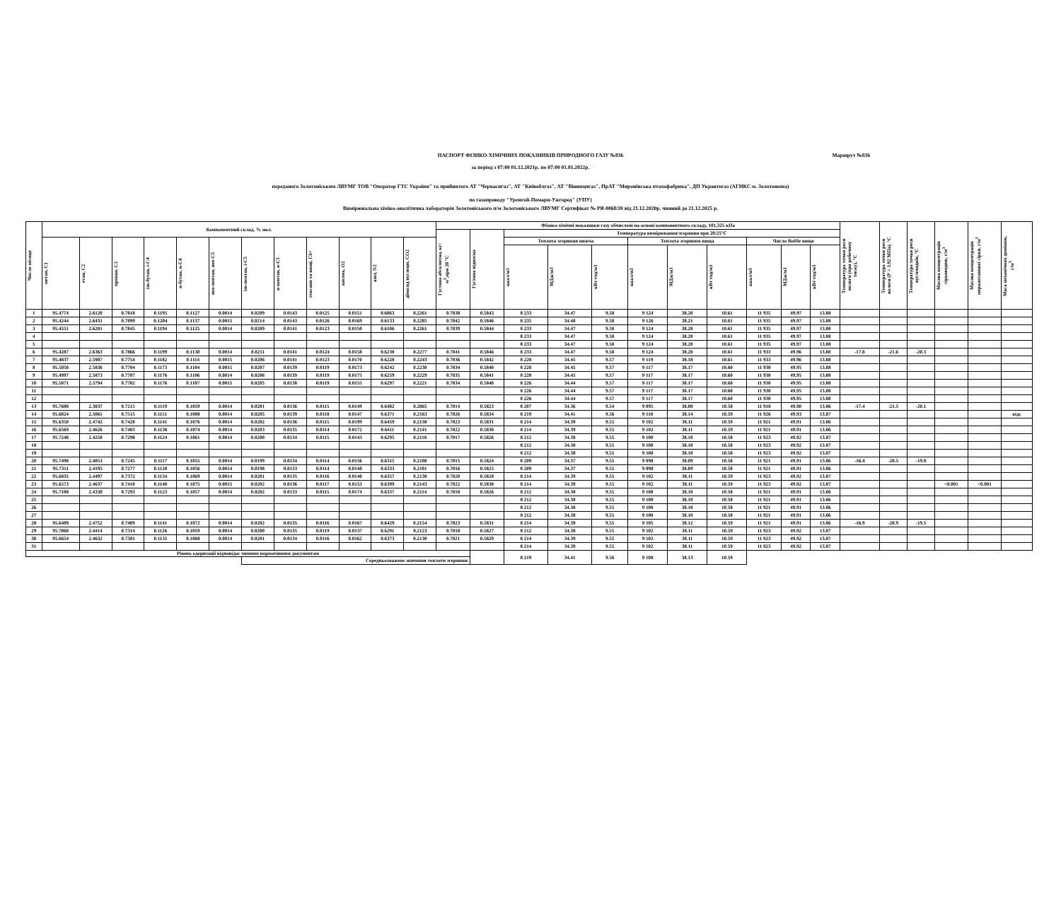ПАСПОРТ ФІЗИКО-ХІМІЧНИХ ПОКАЗНИКІВ ПРИРОДНОГО ГАЗУ №836 Маршрут №836
за період з 07:00 01.12.2021р. по 07:00 01.01.2022р.
переданого Золотоніським ЛВУМГ ТОВ "Оператор ГТС України" та прийнятого АТ "Черкасигаз", АТ "Київоблгаз", АТ "Вінницягаз", ПрАТ "Миронівська птахофабрика", ДП Укравтогаз (АГНКС м. Золотоноша)
по газопроводу "Уренгой-Помари-Ужгород" (УПУ)
Вимірювальна хіміко-аналітична лабораторія Золотоніського п/м Золотоніського ЛВУМГ Сертифікат № РЯ-0068/20 від 21.12.2020р. чинний до 21.12.2025 р.
| Число місяця | Компонентний склад, % мол. | | | | | | | | | | | | Фізико-хімічні показники газу обчислені на основі компонентного складу, 101,325 кПа | | | | | | | | | | | Температура точки роси вологи (при робочому тиску), °С | Температура точки роси вологи (Р = 3.92 МПа), °С | Температура точки роси вуглеводнів, °С | Масова концентрація сірководню, г/м<sup>3</sup> | Масова концентрація меркаптанової сірки, г/м<sup>3</sup> | Маса механічних домішок, г/м<sup>3</sup> |
| --- | --- | --- | --- | --- | --- | --- | --- | --- | --- | --- | --- | --- | --- | --- | --- | --- | --- | --- | --- | --- | --- | --- | --- | --- | --- | --- | --- | --- | --- |
| | | | | | | | | | | | | | Густина абсолютна, кг/м<sup>3</sup>,при 20 °С | Густина відносна | Температура вимірювання/згоряння при 20/25°С | | | | | | | | | | | | | | |
| | метан, С1 | етан, С2 | пропан, С3 | ізо-бутан, і-С4 | н-бутан, н-С4 | нео-пентан, нео-С5 | ізо-пентан, і-С5 | н-пентан, н-С5 | гексани та вищі, С6+ | кисень, О2 | азот, N2 | діоксид вуглецю, СО2 | | | Теплота згоряння нижча | | | Теплота згоряння вища | | | Число Воббе вище | | | | | | | | |
| | | | | | | | | | | | | | | | ккал/м3 | МДж/м3 | кВт·год/м3 | ккал/м3 | МДж/м3 | кВт·год/м3 | ккал/м3 | МДж/м3 | кВт·год/м3 | | | | | | |
| 1 | 95.4774 | 2.6120 | 0.7818 | 0.1195 | 0.1127 | 0.0014 | 0.0209 | 0.0143 | 0.0125 | 0.0151 | 0.6063 | 0.2261 | 0.7038 | 0.5843 | 8 233 | 34.47 | 9.58 | 9 124 | 38.20 | 10.61 | 11 935 | 49.97 | 13.88 | | | | | | |
| 2 | 95.4244 | 2.6431 | 0.7899 | 0.1204 | 0.1137 | 0.0015 | 0.0214 | 0.0143 | 0.0126 | 0.0169 | 0.6133 | 0.2285 | 0.7042 | 0.5846 | 8 235 | 34.48 | 9.58 | 9 126 | 38.21 | 10.61 | 11 935 | 49.97 | 13.88 | | | | | | |
| 3 | 95.4551 | 2.6281 | 0.7845 | 0.1194 | 0.1125 | 0.0014 | 0.0209 | 0.0141 | 0.0123 | 0.0150 | 0.6106 | 0.2261 | 0.7039 | 0.5844 | 8 233 | 34.47 | 9.58 | 9 124 | 38.20 | 10.61 | 11 935 | 49.97 | 13.88 | | | | | | |
| 4 | | | | | | | | | | | | | | | 8 233 | 34.47 | 9.58 | 9 124 | 38.20 | 10.61 | 11 935 | 49.97 | 13.88 | | | | | | |
| 5 | | | | | | | | | | | | | | | 8 233 | 34.47 | 9.58 | 9 124 | 38.20 | 10.61 | 11 935 | 49.97 | 13.88 | | | | | | |
| 6 | 95.4287 | 2.6363 | 0.7866 | 0.1199 | 0.1130 | 0.0014 | 0.0211 | 0.0141 | 0.0124 | 0.0158 | 0.6230 | 0.2277 | 0.7041 | 0.5846 | 8 233 | 34.47 | 9.58 | 9 124 | 38.20 | 10.61 | 11 933 | 49.96 | 13.88 | -17.8 | -21.6 | -20.3 | | | |
| 7 | 95.4837 | 2.5987 | 0.7754 | 0.1182 | 0.1114 | 0.0015 | 0.0206 | 0.0141 | 0.0123 | 0.0170 | 0.6228 | 0.2243 | 0.7036 | 0.5842 | 8 228 | 34.45 | 9.57 | 9 119 | 38.18 | 10.61 | 11 933 | 49.96 | 13.88 | | | | | | |
| 8 | 95.5058 | 2.5836 | 0.7704 | 0.1173 | 0.1104 | 0.0015 | 0.0207 | 0.0139 | 0.0119 | 0.0173 | 0.6242 | 0.2230 | 0.7034 | 0.5840 | 8 228 | 34.45 | 9.57 | 9 117 | 38.17 | 10.60 | 11 930 | 49.95 | 13.88 | | | | | | |
| 9 | 95.4997 | 2.5873 | 0.7707 | 0.1176 | 0.1106 | 0.0014 | 0.0206 | 0.0139 | 0.0119 | 0.0175 | 0.6259 | 0.2229 | 0.7035 | 0.5841 | 8 228 | 34.45 | 9.57 | 9 117 | 38.17 | 10.60 | 11 930 | 49.95 | 13.88 | | | | | | |
| 10 | 95.5071 | 2.5794 | 0.7702 | 0.1176 | 0.1107 | 0.0015 | 0.0205 | 0.0138 | 0.0119 | 0.0155 | 0.6297 | 0.2221 | 0.7034 | 0.5840 | 8 226 | 34.44 | 9.57 | 9 117 | 38.17 | 10.60 | 11 930 | 49.95 | 13.88 | | | | | | |
| 11 | | | | | | | | | | | | | | | 8 226 | 34.44 | 9.57 | 9 117 | 38.17 | 10.60 | 11 930 | 49.95 | 13.88 | | | | | | |
| 12 | | | | | | | | | | | | | | | 8 226 | 34.44 | 9.57 | 9 117 | 38.17 | 10.60 | 11 930 | 49.95 | 13.88 | | | | | | |
| 13 | 95.7608 | 2.3837 | 0.7215 | 0.1119 | 0.1059 | 0.0014 | 0.0201 | 0.0136 | 0.0115 | 0.0149 | 0.6482 | 0.2065 | 0.7014 | 0.5823 | 8 207 | 34.36 | 9.54 | 9 095 | 38.08 | 10.58 | 11 918 | 49.90 | 13.86 | -17.4 | -21.5 | -20.1 | | | |
| 14 | 95.6024 | 2.5065 | 0.7515 | 0.1151 | 0.1088 | 0.0014 | 0.0205 | 0.0139 | 0.0118 | 0.0147 | 0.6371 | 0.2163 | 0.7026 | 0.5834 | 8 219 | 34.41 | 9.56 | 9 110 | 38.14 | 10.59 | 11 926 | 49.93 | 13.87 | | | | | | відс |
| 15 | 95.6350 | 2.4742 | 0.7428 | 0.1141 | 0.1076 | 0.0014 | 0.0202 | 0.0136 | 0.0115 | 0.0199 | 0.6459 | 0.2138 | 0.7023 | 0.5831 | 8 214 | 34.39 | 9.55 | 9 102 | 38.11 | 10.59 | 11 921 | 49.91 | 13.86 | | | | | | |
| 16 | 95.6569 | 2.4626 | 0.7403 | 0.1138 | 0.1074 | 0.0014 | 0.0203 | 0.0135 | 0.0114 | 0.0172 | 0.6411 | 0.2141 | 0.7022 | 0.5830 | 8 214 | 34.39 | 9.55 | 9 102 | 38.11 | 10.59 | 11 921 | 49.91 | 13.86 | | | | | | |
| 17 | 95.7248 | 2.4250 | 0.7298 | 0.1124 | 0.1061 | 0.0014 | 0.0200 | 0.0134 | 0.0115 | 0.0143 | 0.6295 | 0.2118 | 0.7017 | 0.5826 | 8 212 | 34.38 | 9.55 | 9 100 | 38.10 | 10.58 | 11 923 | 49.92 | 13.87 | | | | | | |
| 18 | | | | | | | | | | | | | | | 8 212 | 34.38 | 9.55 | 9 100 | 38.10 | 10.58 | 11 923 | 49.92 | 13.87 | | | | | | |
| 19 | | | | | | | | | | | | | | | 8 212 | 34.38 | 9.55 | 9 100 | 38.10 | 10.58 | 11 923 | 49.92 | 13.87 | | | | | | |
| 20 | 95.7498 | 2.4053 | 0.7245 | 0.1117 | 0.1055 | 0.0014 | 0.0199 | 0.0134 | 0.0114 | 0.0156 | 0.6315 | 0.2100 | 0.7015 | 0.5824 | 8 209 | 34.37 | 9.55 | 9 098 | 38.09 | 10.58 | 11 921 | 49.91 | 13.86 | -16.4 | -20.5 | -19.8 | | | |
| 21 | 95.7311 | 2.4195 | 0.7277 | 0.1120 | 0.1056 | 0.0014 | 0.0198 | 0.0133 | 0.0114 | 0.0148 | 0.6333 | 0.2101 | 0.7016 | 0.5825 | 8 209 | 34.37 | 9.55 | 9 098 | 38.09 | 10.58 | 11 921 | 49.91 | 13.86 | | | | | | |
| 22 | 95.6835 | 2.4497 | 0.7372 | 0.1134 | 0.1069 | 0.0014 | 0.0201 | 0.0135 | 0.0116 | 0.0140 | 0.6357 | 0.2130 | 0.7020 | 0.5828 | 8 214 | 34.39 | 9.55 | 9 102 | 38.11 | 10.59 | 11 923 | 49.92 | 13.87 | | | | | | |
| 23 | 95.6573 | 2.4637 | 0.7410 | 0.1140 | 0.1075 | 0.0015 | 0.0202 | 0.0136 | 0.0117 | 0.0153 | 0.6399 | 0.2143 | 0.7022 | 0.5830 | 8 214 | 34.39 | 9.55 | 9 102 | 38.11 | 10.59 | 11 923 | 49.92 | 13.87 | | | | <0.001 | <0.001 | |
| 24 | 95.7108 | 2.4330 | 0.7293 | 0.1123 | 0.1057 | 0.0014 | 0.0202 | 0.0133 | 0.0115 | 0.0174 | 0.6337 | 0.2114 | 0.7018 | 0.5826 | 8 212 | 34.38 | 9.55 | 9 100 | 38.10 | 10.58 | 11 921 | 49.91 | 13.86 | | | | | | |
| 25 | | | | | | | | | | | | | | | 8 212 | 34.38 | 9.55 | 9 100 | 38.10 | 10.58 | 11 921 | 49.91 | 13.86 | | | | | | |
| 26 | | | | | | | | | | | | | | | 8 212 | 34.38 | 9.55 | 9 100 | 38.10 | 10.58 | 11 921 | 49.91 | 13.86 | | | | | | |
| 27 | | | | | | | | | | | | | | | 8 212 | 34.38 | 9.55 | 9 100 | 38.10 | 10.58 | 11 921 | 49.91 | 13.86 | | | | | | |
| 28 | 95.6409 | 2.4752 | 0.7409 | 0.1141 | 0.1072 | 0.0014 | 0.0202 | 0.0135 | 0.0116 | 0.0167 | 0.6429 | 0.2154 | 0.7023 | 0.5831 | 8 214 | 34.39 | 9.55 | 9 105 | 38.12 | 10.59 | 11 921 | 49.91 | 13.86 | -16.9 | -20.9 | -19.5 | | | |
| 29 | 95.7068 | 2.4414 | 0.7314 | 0.1126 | 0.1059 | 0.0014 | 0.0200 | 0.0135 | 0.0119 | 0.0137 | 0.6291 | 0.2123 | 0.7018 | 0.5827 | 8 212 | 34.38 | 9.55 | 9 102 | 38.11 | 10.59 | 11 923 | 49.92 | 13.87 | | | | | | |
| 30 | 95.6654 | 2.4632 | 0.7381 | 0.1135 | 0.1068 | 0.0014 | 0.0201 | 0.0134 | 0.0116 | 0.0162 | 0.6373 | 0.2130 | 0.7021 | 0.5829 | 8 214 | 34.39 | 9.55 | 9 102 | 38.11 | 10.59 | 11 923 | 49.92 | 13.87 | | | | | | |
| 31 | | | | | | | | | | | | | | | 8 214 | 34.39 | 9.55 | 9 102 | 38.11 | 10.59 | 11 923 | 49.92 | 13.87 | | | | | | |
| Рівень одоризації відповідає чинним нормативним документам | | | | | | | | | | | | | | | 8 219 | 34.41 | 9.56 | 9 108 | 38.13 | 10.59 | | | | | | | | | |
| | | | | | | | Середньозважене значення теплоти згоряння: | | | | | | | | | | | | | | | | | | | | | | |